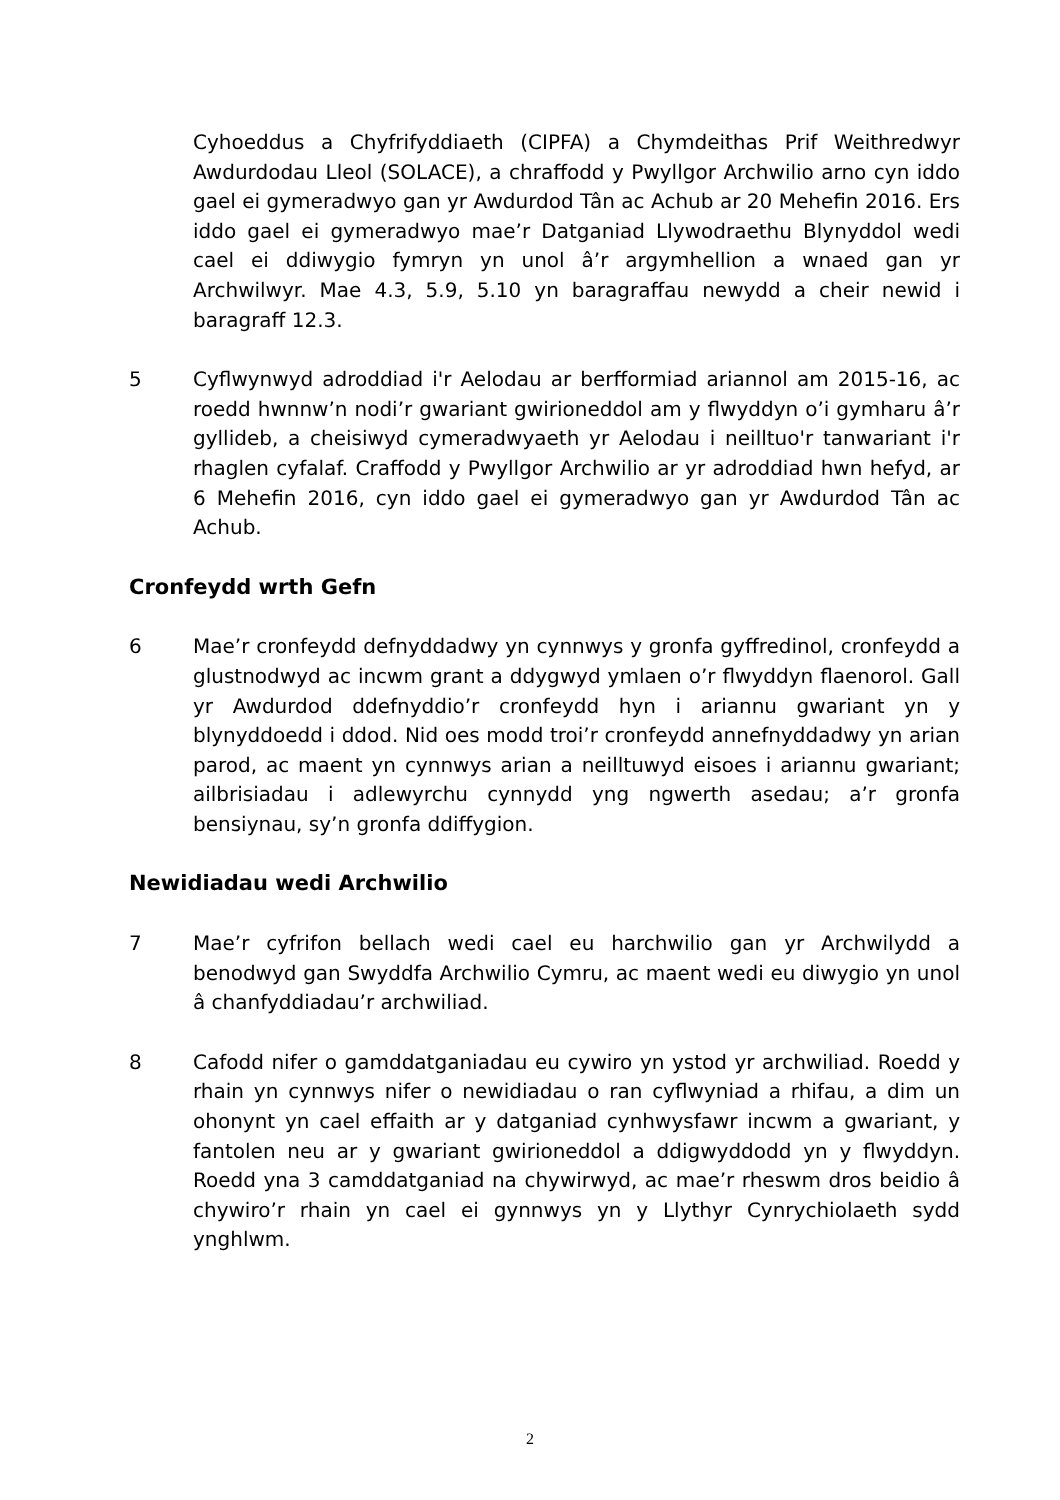Cyhoeddus a Chyfrifyddiaeth (CIPFA) a Chymdeithas Prif Weithredwyr Awdurdodau Lleol (SOLACE), a chraffodd y Pwyllgor Archwilio arno cyn iddo gael ei gymeradwyo gan yr Awdurdod Tân ac Achub ar 20 Mehefin 2016. Ers iddo gael ei gymeradwyo mae’r Datganiad Llywodraethu Blynyddol wedi cael ei ddiwygio fymryn yn unol â’r argymhellion a wnaed gan yr Archwilwyr. Mae 4.3, 5.9, 5.10 yn baragraffau newydd a cheir newid i baragraff 12.3.
5 Cyflwynwyd adroddiad i'r Aelodau ar berfformiad ariannol am 2015-16, ac roedd hwnnw’n nodi’r gwariant gwirioneddol am y flwyddyn o’i gymharu â’r gyllideb, a cheisiwyd cymeradwyaeth yr Aelodau i neilltuo'r tanwariant i'r rhaglen cyfalaf. Craffodd y Pwyllgor Archwilio ar yr adroddiad hwn hefyd, ar 6 Mehefin 2016, cyn iddo gael ei gymeradwyo gan yr Awdurdod Tân ac Achub.
Cronfeydd wrth Gefn
6 Mae’r cronfeydd defnyddadwy yn cynnwys y gronfa gyffredinol, cronfeydd a glustnodwyd ac incwm grant a ddygwyd ymlaen o’r flwyddyn flaenorol. Gall yr Awdurdod ddefnyddio’r cronfeydd hyn i ariannu gwariant yn y blynyddoedd i ddod. Nid oes modd troi’r cronfeydd annefnyddadwy yn arian parod, ac maent yn cynnwys arian a neilltuwyd eisoes i ariannu gwariant; ailbrisiadau i adlewyrchu cynnydd yng ngwerth asedau; a’r gronfa bensiynau, sy’n gronfa ddiffygion.
Newidiadau wedi Archwilio
7 Mae’r cyfrifon bellach wedi cael eu harchwilio gan yr Archwilydd a benodwyd gan Swyddfa Archwilio Cymru, ac maent wedi eu diwygio yn unol â chanfyddiadau’r archwiliad.
8 Cafodd nifer o gamddatganiadau eu cywiro yn ystod yr archwiliad. Roedd y rhain yn cynnwys nifer o newidiadau o ran cyflwyniad a rhifau, a dim un ohonynt yn cael effaith ar y datganiad cynhwysfawr incwm a gwariant, y fantolen neu ar y gwariant gwirioneddol a ddigwyddodd yn y flwyddyn. Roedd yna 3 camddatganiad na chywirwyd, ac mae’r rheswm dros beidio â chywiro’r rhain yn cael ei gynnwys yn y Llythyr Cynrychiolaeth sydd ynghlwm.
2